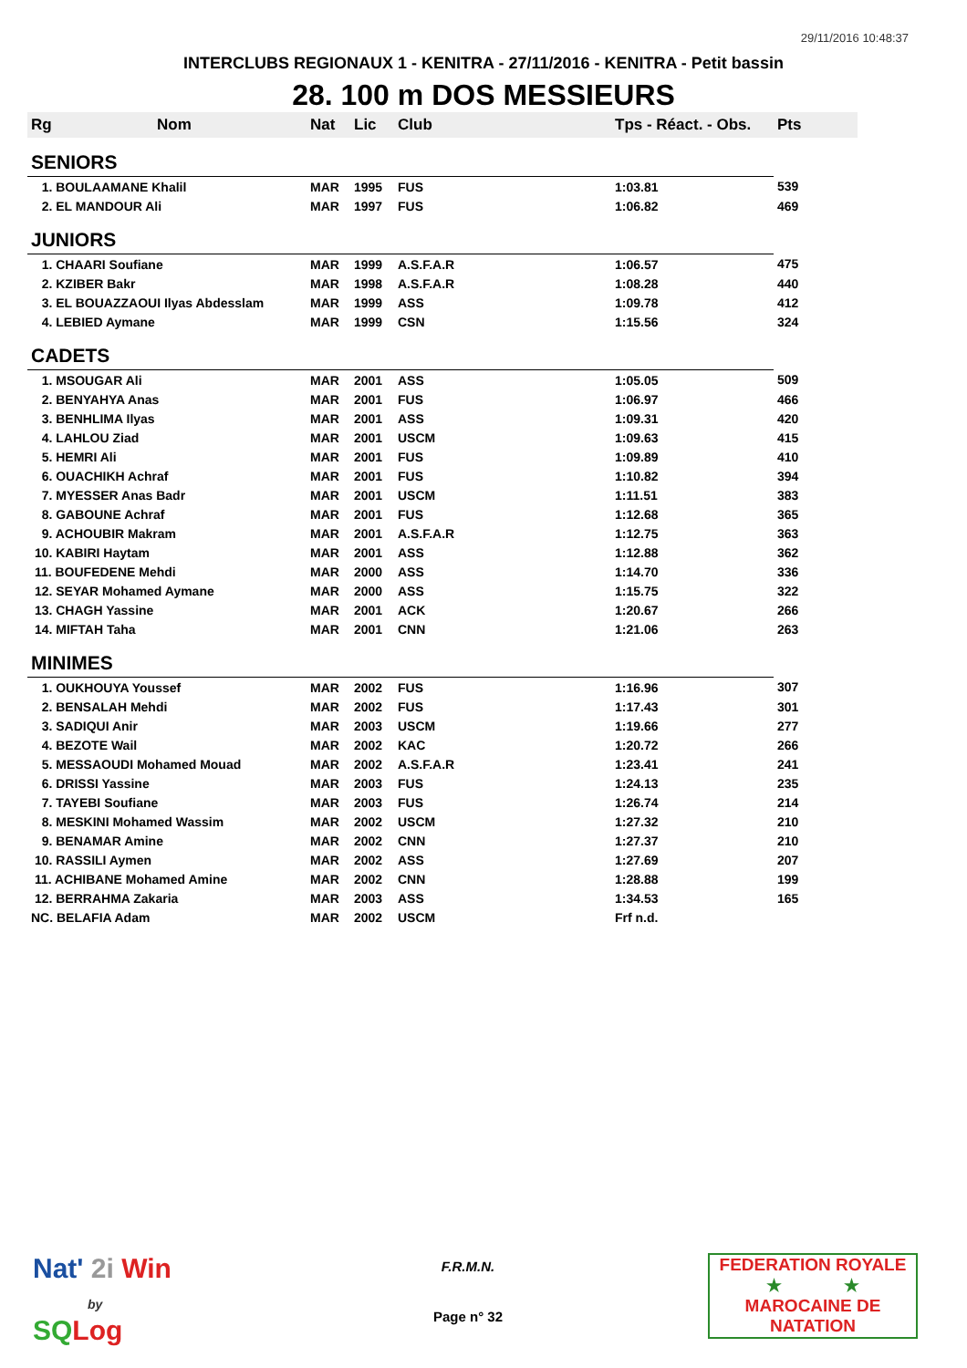29/11/2016 10:48:37
INTERCLUBS REGIONAUX 1 - KENITRA - 27/11/2016 - KENITRA - Petit bassin
28. 100 m DOS MESSIEURS
| Rg | Nom | Nat | Lic | Club | Tps - Réact. - Obs. | Pts |
| --- | --- | --- | --- | --- | --- | --- |
| SENIORS | | | | | | |
| 1. BOULAAMANE Khalil | | MAR | 1995 | FUS | 1:03.81 | 539 |
| 2. EL MANDOUR Ali | | MAR | 1997 | FUS | 1:06.82 | 469 |
| JUNIORS | | | | | | |
| 1. CHAARI Soufiane | | MAR | 1999 | A.S.F.A.R | 1:06.57 | 475 |
| 2. KZIBER Bakr | | MAR | 1998 | A.S.F.A.R | 1:08.28 | 440 |
| 3. EL BOUAZZAOUI Ilyas Abdesslam | | MAR | 1999 | ASS | 1:09.78 | 412 |
| 4. LEBIED Aymane | | MAR | 1999 | CSN | 1:15.56 | 324 |
| CADETS | | | | | | |
| 1. MSOUGAR Ali | | MAR | 2001 | ASS | 1:05.05 | 509 |
| 2. BENYAHYA Anas | | MAR | 2001 | FUS | 1:06.97 | 466 |
| 3. BENHLIMA Ilyas | | MAR | 2001 | ASS | 1:09.31 | 420 |
| 4. LAHLOU Ziad | | MAR | 2001 | USCM | 1:09.63 | 415 |
| 5. HEMRI Ali | | MAR | 2001 | FUS | 1:09.89 | 410 |
| 6. OUACHIKH Achraf | | MAR | 2001 | FUS | 1:10.82 | 394 |
| 7. MYESSER Anas Badr | | MAR | 2001 | USCM | 1:11.51 | 383 |
| 8. GABOUNE Achraf | | MAR | 2001 | FUS | 1:12.68 | 365 |
| 9. ACHOUBIR Makram | | MAR | 2001 | A.S.F.A.R | 1:12.75 | 363 |
| 10. KABIRI Haytam | | MAR | 2001 | ASS | 1:12.88 | 362 |
| 11. BOUFEDENE Mehdi | | MAR | 2000 | ASS | 1:14.70 | 336 |
| 12. SEYAR Mohamed Aymane | | MAR | 2000 | ASS | 1:15.75 | 322 |
| 13. CHAGH Yassine | | MAR | 2001 | ACK | 1:20.67 | 266 |
| 14. MIFTAH Taha | | MAR | 2001 | CNN | 1:21.06 | 263 |
| MINIMES | | | | | | |
| 1. OUKHOUYA Youssef | | MAR | 2002 | FUS | 1:16.96 | 307 |
| 2. BENSALAH Mehdi | | MAR | 2002 | FUS | 1:17.43 | 301 |
| 3. SADIQUI Anir | | MAR | 2003 | USCM | 1:19.66 | 277 |
| 4. BEZOTE Wail | | MAR | 2002 | KAC | 1:20.72 | 266 |
| 5. MESSAOUDI Mohamed Mouad | | MAR | 2002 | A.S.F.A.R | 1:23.41 | 241 |
| 6. DRISSI Yassine | | MAR | 2003 | FUS | 1:24.13 | 235 |
| 7. TAYEBI Soufiane | | MAR | 2003 | FUS | 1:26.74 | 214 |
| 8. MESKINI Mohamed Wassim | | MAR | 2002 | USCM | 1:27.32 | 210 |
| 9. BENAMAR Amine | | MAR | 2002 | CNN | 1:27.37 | 210 |
| 10. RASSILI Aymen | | MAR | 2002 | ASS | 1:27.69 | 207 |
| 11. ACHIBANE Mohamed Amine | | MAR | 2002 | CNN | 1:28.88 | 199 |
| 12. BERRAHMA Zakaria | | MAR | 2003 | ASS | 1:34.53 | 165 |
| NC. BELAFIA Adam | | MAR | 2002 | USCM | Frf n.d. | |
Nat' 2i Win
by
SQ Log
F.R.M.N.
Page n° 32
FEDERATION ROYALE
★ ★
MAROCAINE DE NATATION